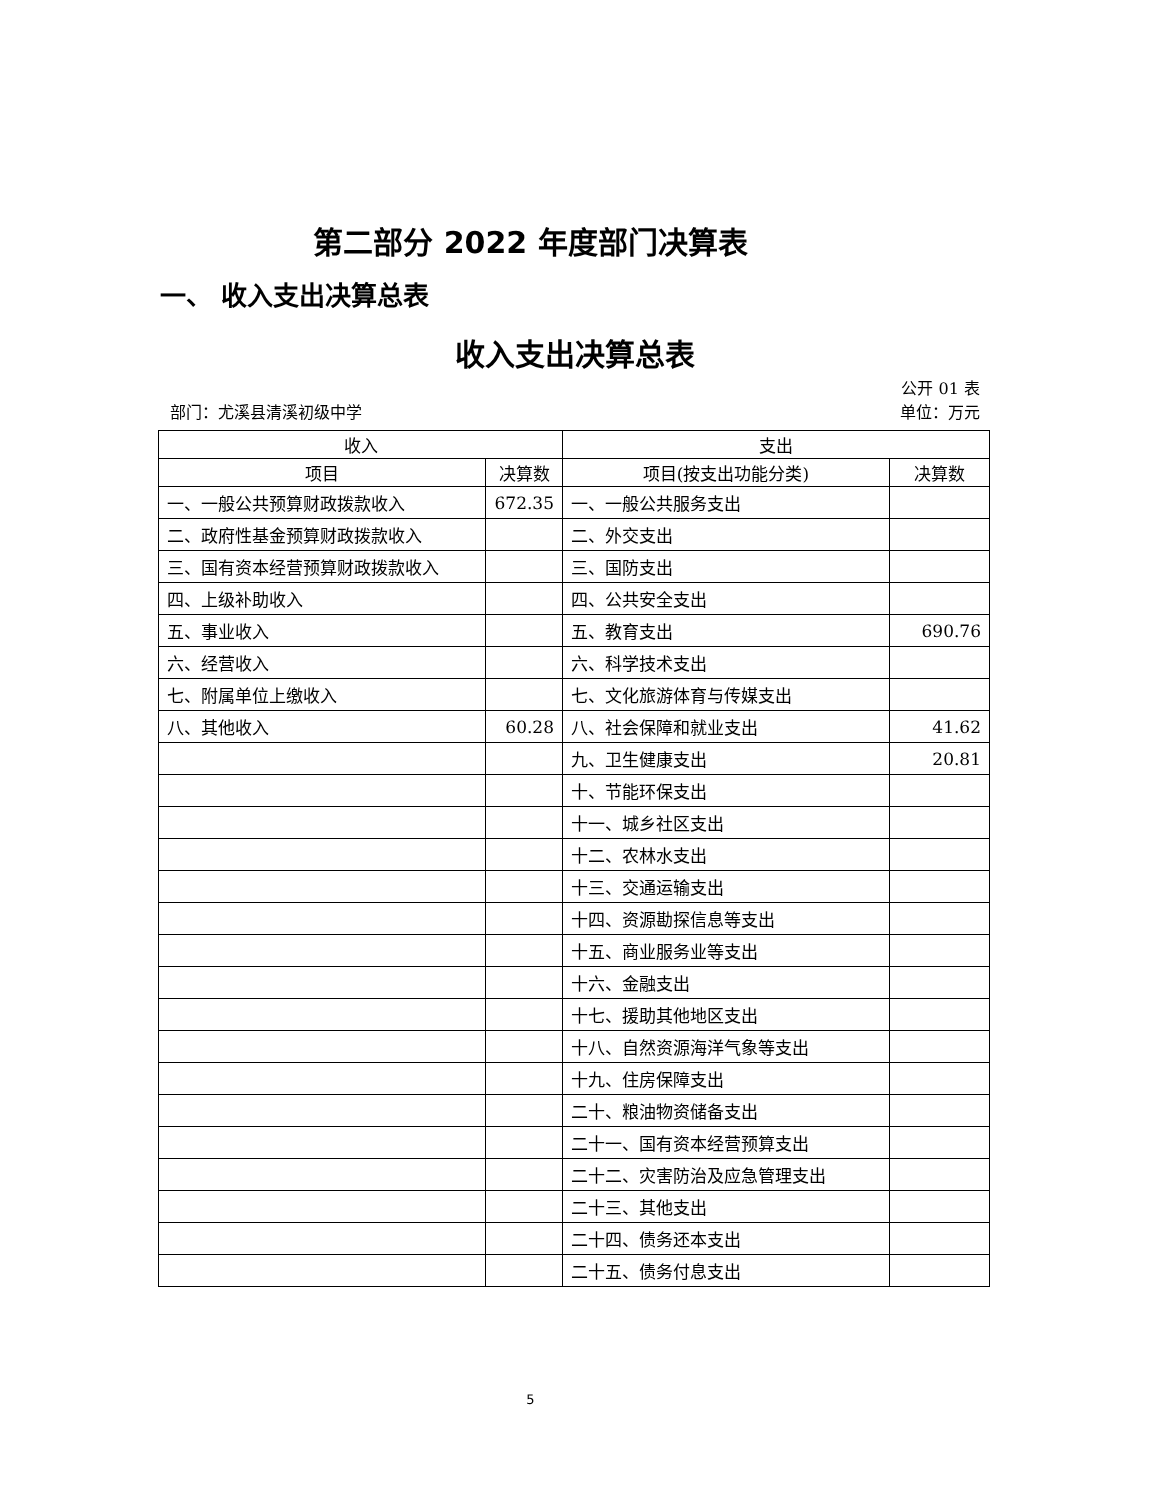第二部分 2022 年度部门决算表
一、 收入支出决算总表
收入支出决算总表
公开 01 表
部门：尤溪县清溪初级中学 单位：万元
| 收入 | | 支出 | |
| --- | --- | --- | --- |
| 项目 | 决算数 | 项目(按支出功能分类) | 决算数 |
| 一、一般公共预算财政拨款收入 | 672.35 | 一、一般公共服务支出 | |
| 二、政府性基金预算财政拨款收入 | | 二、外交支出 | |
| 三、国有资本经营预算财政拨款收入 | | 三、国防支出 | |
| 四、上级补助收入 | | 四、公共安全支出 | |
| 五、事业收入 | | 五、教育支出 | 690.76 |
| 六、经营收入 | | 六、科学技术支出 | |
| 七、附属单位上缴收入 | | 七、文化旅游体育与传媒支出 | |
| 八、其他收入 | 60.28 | 八、社会保障和就业支出 | 41.62 |
| | | 九、卫生健康支出 | 20.81 |
| | | 十、节能环保支出 | |
| | | 十一、城乡社区支出 | |
| | | 十二、农林水支出 | |
| | | 十三、交通运输支出 | |
| | | 十四、资源勘探信息等支出 | |
| | | 十五、商业服务业等支出 | |
| | | 十六、金融支出 | |
| | | 十七、援助其他地区支出 | |
| | | 十八、自然资源海洋气象等支出 | |
| | | 十九、住房保障支出 | |
| | | 二十、粮油物资储备支出 | |
| | | 二十一、国有资本经营预算支出 | |
| | | 二十二、灾害防治及应急管理支出 | |
| | | 二十三、其他支出 | |
| | | 二十四、债务还本支出 | |
| | | 二十五、债务付息支出 | |
5